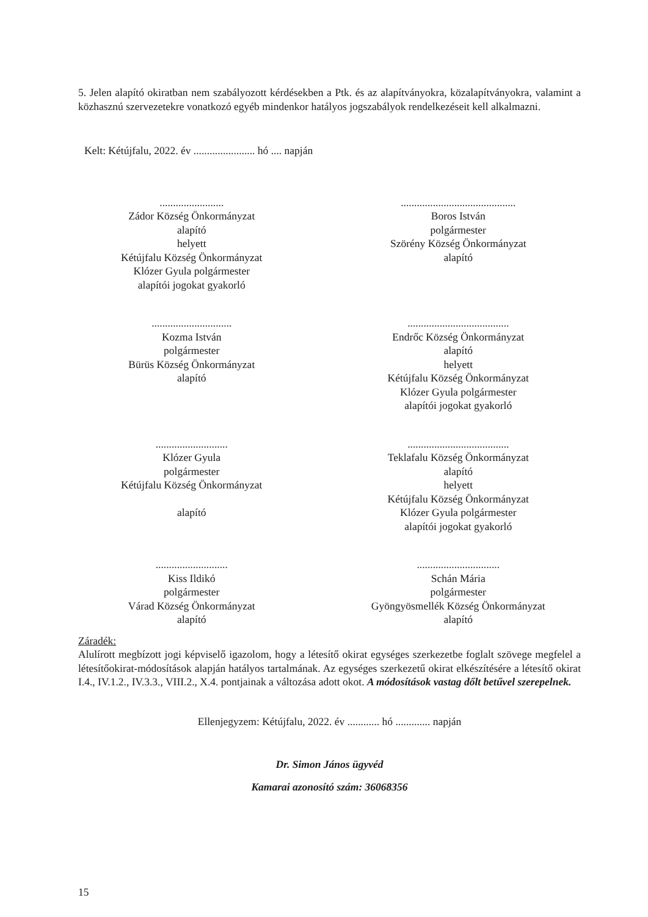5. Jelen alapító okiratban nem szabályozott kérdésekben a Ptk. és az alapítványokra, közalapítványokra, valamint a közhasznú szervezetekre vonatkozó egyéb mindenkor hatályos jogszabályok rendelkezéseit kell alkalmazni.
Kelt: Kétújfalu, 2022. év ....................... hó .... napján
........................
Zádor Község Önkormányzat
alapító
helyett
Kétújfalu Község Önkormányzat
Klózer Gyula polgármester
alapítói jogokat gyakorló
...........................................
Boros István
polgármester
Szörény Község Önkormányzat
alapító
..............................
Kozma István
polgármester
Bürüs Község Önkormányzat
alapító
......................................
Endrőc Község Önkormányzat
alapító
helyett
Kétújfalu Község Önkormányzat
Klózer Gyula polgármester
alapítói jogokat gyakorló
...........................
Klózer Gyula
polgármester
Kétújfalu Község Önkormányzat
alapító
......................................
Teklafalu Község Önkormányzat
alapító
helyett
Kétújfalu Község Önkormányzat
Klózer Gyula polgármester
alapítói jogokat gyakorló
...........................
Kiss Ildikó
polgármester
Várad Község Önkormányzat
alapító
...............................
Schán Mária
polgármester
Gyöngyösmellék Község Önkormányzat
alapító
Záradék:
Alulírott megbízott jogi képviselő igazolom, hogy a létesítő okirat egységes szerkezetbe foglalt szövege megfelel a létesítőokirat-módosítások alapján hatályos tartalmának. Az egységes szerkezetű okirat elkészítésére a létesítő okirat I.4., IV.1.2., IV.3.3., VIII.2., X.4. pontjainak a változása adott okot. A módosítások vastag dőlt betűvel szerepelnek.
Ellenjegyzem: Kétújfalu, 2022. év ............ hó ............. napján
Dr. Simon János ügyvéd
Kamarai azonosító szám: 36068356
15